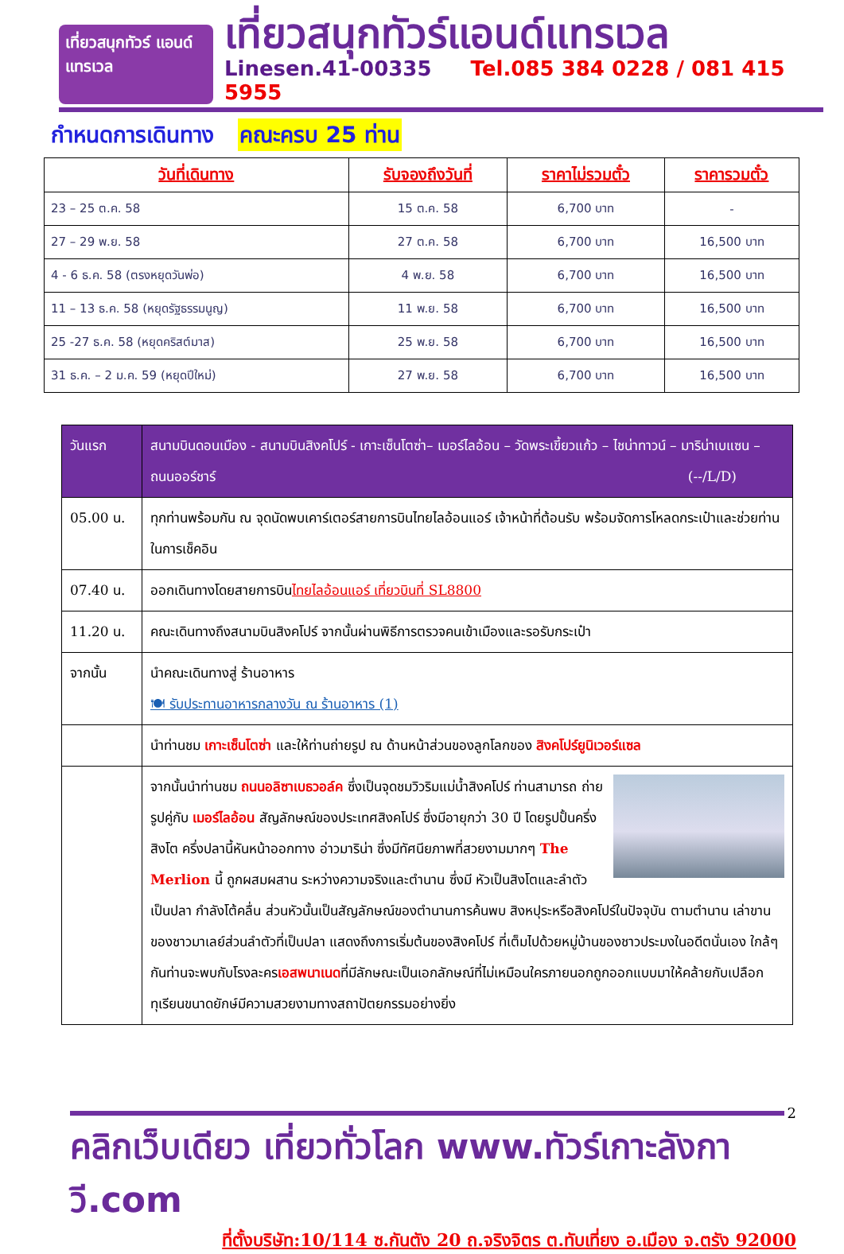เที่ยวสนุกทัวร์ แอนด์แทรเวล
เที่ยวสนุกทัวร์แอนด์แทรเวล
Linesen.41-00335 Tel.085 384 0228 / 081 415 5955
กำหนดการเดินทาง คณะครบ 25 ท่าน
| วันที่เดินทาง | รับจองถึงวันที่ | ราคาไม่รวมตั๋ว | ราคารวมตั๋ว |
| --- | --- | --- | --- |
| 23 – 25 ต.ค. 58 | 15 ต.ค. 58 | 6,700 บาท | - |
| 27 – 29 พ.ย. 58 | 27 ต.ค. 58 | 6,700 บาท | 16,500 บาท |
| 4 - 6 ธ.ค. 58 (ตรงหยุดวันพ่อ) | 4 พ.ย. 58 | 6,700 บาท | 16,500 บาท |
| 11 – 13 ธ.ค. 58 (หยุดรัฐธรรมนูญ) | 11 พ.ย. 58 | 6,700 บาท | 16,500 บาท |
| 25 -27 ธ.ค. 58 (หยุดคริสต์มาส) | 25 พ.ย. 58 | 6,700 บาท | 16,500 บาท |
| 31 ธ.ค. – 2 ม.ค. 59 (หยุดปีใหม่) | 27 พ.ย. 58 | 6,700 บาท | 16,500 บาท |
| วันแรก | สนามบินดอนเมือง - สนามบินสิงคโปร์ - เกาะเซ็นโตซ่า– เมอร์ไลอ้อน – วัดพระเขี้ยวแก้ว – ไชน่าทาวน์ – มาริน่าเบแซน – ถนนออร์ชาร์ (--/L/D) |
| 05.00 น. | ทุกท่านพร้อมกัน ณ จุดนัดพบเคาร์เตอร์สายการบินไทยไลอ้อนแอร์ เจ้าหน้าที่ต้อนรับ พร้อมจัดการโหลดกระเป๋าและช่วยท่านในการเช็คอิน |
| 07.40 น. | ออกเดินทางโดยสายการบิน ไทยไลอ้อนแอร์ เที่ยวบินที่ SL8800 |
| 11.20 น. | คณะเดินทางถึงสนามบินสิงคโปร์ จากนั้นผ่านพิธีการตรวจคนเข้าเมืองและรอรับกระเป๋า |
| จากนั้น | นำคณะเดินทางสู่ ร้านอาหาร 🍽 รับประทานอาหารกลางวัน ณ ร้านอาหาร (1) |
| | นำท่านชม เกาะเซ็นโตซ่า และให้ท่านถ่ายรูป ณ ด้านหน้าส่วนของลูกโลกของ สิงคโปร์ยูนิเวอร์แซล |
| | จากนั้นนำท่านชม ถนนอลิซาเบธวอล์ค ซึ่งเป็นจุดชมวิวริมแม่น้ำสิงคโปร์ ท่านสามารถ ถ่ายรูปคู่กับ เมอร์ไลอ้อน สัญลักษณ์ของประเทศสิงคโปร์ ซึ่งมีอายุกว่า 30 ปี โดยรูปปั้นครึ่งสิงโต ครึ่งปลานี้หันหน้าออกทาง อ่าวมาริน่า ซึ่งมีทัศนียภาพที่สวยงามมากๆ The Merlion นี้ ถูกผสมผสาน ระหว่างความจริงและตำนาน ซึ่งมี หัวเป็นสิงโตและลำตัวเป็นปลา กำลังโต้คลื่น ส่วนหัวนั้นเป็นสัญลักษณ์ของตำนานการค้นพบ สิงหปุระหรือสิงคโปร์ในปัจจุบัน ตามตำนาน เล่าขานของชาวมาเลย์ส่วนลำตัวที่เป็นปลา แสดงถึงการเริ่มต้นของสิงคโปร์ ที่เต็มไปด้วยหมู่บ้านของชาวประมงในอดีตนั่นเอง ใกล้ๆกันท่านจะพบกับโรงละคร เอสพนาเนด ที่มีลักษณะเป็นเอกลักษณ์ที่ไม่เหมือนใครภายนอกถูกออกแบบมาให้คล้ายกับเปลือกทุเรียนขนาดยักษ์มีความสวยงามทางสถาปัตยกรรมอย่างยิ่ง |
2
คลิกเว็บเดียว เที่ยวทั่วโลก www.ทัวร์เกาะลังกาวี.com
ที่ตั้งบริษัท:10/114 ซ.กันตัง 20 ถ.จริงจิตร ต.ทับเที่ยง อ.เมือง จ.ตรัง 92000